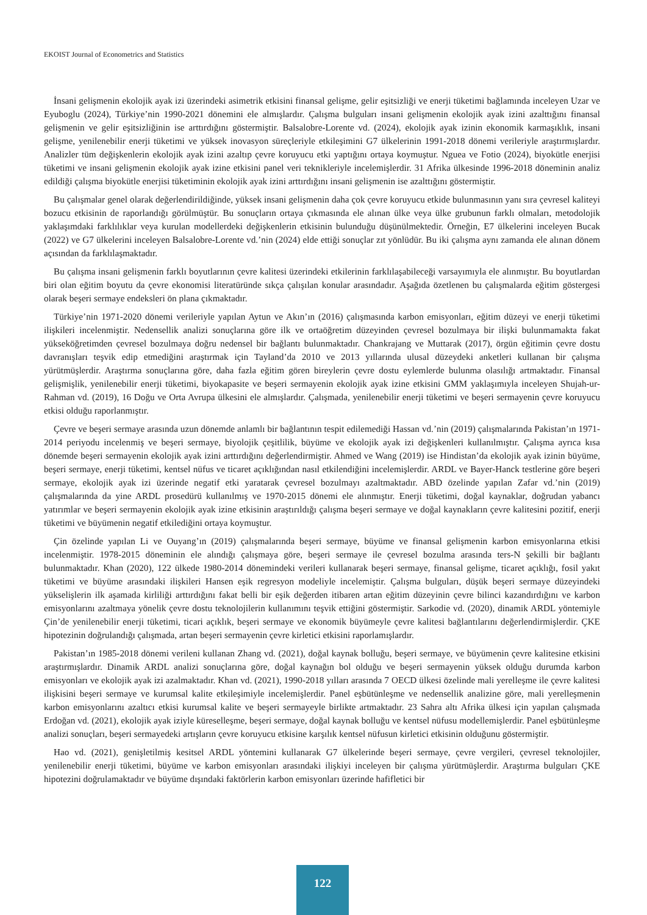EKOIST Journal of Econometrics and Statistics
İnsani gelişmenin ekolojik ayak izi üzerindeki asimetrik etkisini finansal gelişme, gelir eşitsizliği ve enerji tüketimi bağlamında inceleyen Uzar ve Eyuboglu (2024), Türkiye’nin 1990-2021 dönemini ele almışlardır. Çalışma bulguları insani gelişmenin ekolojik ayak izini azalttığını finansal gelişmenin ve gelir eşitsizliğinin ise arttırdığını göstermiştir. Balsalobre-Lorente vd. (2024), ekolojik ayak izinin ekonomik karmaşıklık, insani gelişme, yenilenebilir enerji tüketimi ve yüksek inovasyon süreçleriyle etkileşimini G7 ülkelerinin 1991-2018 dönemi verileriyle araştırmışlardır. Analizler tüm değişkenlerin ekolojik ayak izini azaltıp çevre koruyucu etki yaptığını ortaya koymuştur. Nguea ve Fotio (2024), biyokütle enerjisi tüketimi ve insani gelişmenin ekolojik ayak izine etkisini panel veri teknikleriyle incelemişlerdir. 31 Afrika ülkesinde 1996-2018 döneminin analiz edildiği çalışma biyokütle enerjisi tüketiminin ekolojik ayak izini arttırdığını insani gelişmenin ise azalttığını göstermiştir.
Bu çalışmalar genel olarak değerlendirildiğinde, yüksek insani gelişmenin daha çok çevre koruyucu etkide bulunmasının yanı sıra çevresel kaliteyi bozucu etkisinin de raporlandığı görülmüştür. Bu sonuçların ortaya çıkmasında ele alınan ülke veya ülke grubunun farklı olmaları, metodolojik yaklaşımdaki farklılıklar veya kurulan modellerdeki değişkenlerin etkisinin bulunduğu düşünülmektedir. Örneğin, E7 ülkelerini inceleyen Bucak (2022) ve G7 ülkelerini inceleyen Balsalobre-Lorente vd.’nin (2024) elde ettiği sonuçlar zıt yönlüdür. Bu iki çalışma aynı zamanda ele alınan dönem açısından da farklılaşmaktadır.
Bu çalışma insani gelişmenin farklı boyutlarının çevre kalitesi üzerindeki etkilerinin farklılaşabileceği varsayımıyla ele alınmıştır. Bu boyutlardan biri olan eğitim boyutu da çevre ekonomisi literatüründe sıkça çalışılan konular arasındadır. Aşağıda özetlenen bu çalışmalarda eğitim göstergesi olarak beşeri sermaye endeksleri ön plana çıkmaktadır.
Türkiye’nin 1971-2020 dönemi verileriyle yapılan Aytun ve Akın’ın (2016) çalışmasında karbon emisyonları, eğitim düzeyi ve enerji tüketimi ilişkileri incelenmiştir. Nedensellik analizi sonuçlarına göre ilk ve ortaöğretim düzeyinden çevresel bozulmaya bir ilişki bulunmamakta fakat yükseköğretimden çevresel bozulmaya doğru nedensel bir bağlantı bulunmaktadır. Chankrajang ve Muttarak (2017), örgün eğitimin çevre dostu davranışları teşvik edip etmediğini araştırmak için Tayland’da 2010 ve 2013 yıllarında ulusal düzeydeki anketleri kullanan bir çalışma yürütmüşlerdir. Araştırma sonuçlarına göre, daha fazla eğitim gören bireylerin çevre dostu eylemlerde bulunma olasılığı artmaktadır. Finansal gelişmişlik, yenilenebilir enerji tüketimi, biyokapasite ve beşeri sermayenin ekolojik ayak izine etkisini GMM yaklaşımıyla inceleyen Shujah-ur-Rahman vd. (2019), 16 Doğu ve Orta Avrupa ülkesini ele almışlardır. Çalışmada, yenilenebilir enerji tüketimi ve beşeri sermayenin çevre koruyucu etkisi olduğu raporlanmıştır.
Çevre ve beşeri sermaye arasında uzun dönemde anlamlı bir bağlantının tespit edilemediği Hassan vd.’nin (2019) çalışmalarında Pakistan’ın 1971-2014 periyodu incelenmiş ve beşeri sermaye, biyolojik çeşitlilik, büyüme ve ekolojik ayak izi değişkenleri kullanılmıştır. Çalışma ayrıca kısa dönemde beşeri sermayenin ekolojik ayak izini arttırdığını değerlendirmiştir. Ahmed ve Wang (2019) ise Hindistan’da ekolojik ayak izinin büyüme, beşeri sermaye, enerji tüketimi, kentsel nüfus ve ticaret açıklığından nasıl etkilendiğini incelemişlerdir. ARDL ve Bayer-Hanck testlerine göre beşeri sermaye, ekolojik ayak izi üzerinde negatif etki yaratarak çevresel bozulmayı azaltmaktadır. ABD özelinde yapılan Zafar vd.’nin (2019) çalışmalarında da yine ARDL prosedürü kullanılmış ve 1970-2015 dönemi ele alınmıştır. Enerji tüketimi, doğal kaynaklar, doğrudan yabancı yatırımlar ve beşeri sermayenin ekolojik ayak izine etkisinin araştırıldığı çalışma beşeri sermaye ve doğal kaynakların çevre kalitesini pozitif, enerji tüketimi ve büyümenin negatif etkilediğini ortaya koymuştur.
Çin özelinde yapılan Li ve Ouyang’ın (2019) çalışmalarında beşeri sermaye, büyüme ve finansal gelişmenin karbon emisyonlarına etkisi incelenmiştir. 1978-2015 döneminin ele alındığı çalışmaya göre, beşeri sermaye ile çevresel bozulma arasında ters-N şekilli bir bağlantı bulunmaktadır. Khan (2020), 122 ülkede 1980-2014 dönemindeki verileri kullanarak beşeri sermaye, finansal gelişme, ticaret açıklığı, fosil yakıt tüketimi ve büyüme arasındaki ilişkileri Hansen eşik regresyon modeliyle incelemiştir. Çalışma bulguları, düşük beşeri sermaye düzeyindeki yükselişlerin ilk aşamada kirliliği arttırdığını fakat belli bir eşik değerden itibaren artan eğitim düzeyinin çevre bilinci kazandırdığını ve karbon emisyonlarını azaltmaya yönelik çevre dostu teknolojilerin kullanımını teşvik ettiğini göstermiştir. Sarkodie vd. (2020), dinamik ARDL yöntemiyle Çin’de yenilenebilir enerji tüketimi, ticari açıklık, beşeri sermaye ve ekonomik büyümeyle çevre kalitesi bağlantılarını değerlendirmişlerdir. ÇKE hipotezinin doğrulandığı çalışmada, artan beşeri sermayenin çevre kirletici etkisini raporlamışlardır.
Pakistan’ın 1985-2018 dönemi verileni kullanan Zhang vd. (2021), doğal kaynak bolluğu, beşeri sermaye, ve büyümenin çevre kalitesine etkisini araştırmışlardır. Dinamik ARDL analizi sonuçlarına göre, doğal kaynağın bol olduğu ve beşeri sermayenin yüksek olduğu durumda karbon emisyonları ve ekolojik ayak izi azalmaktadır. Khan vd. (2021), 1990-2018 yılları arasında 7 OECD ülkesi özelinde mali yerelleşme ile çevre kalitesi ilişkisini beşeri sermaye ve kurumsal kalite etkileşimiyle incelemişlerdir. Panel eşbütünleşme ve nedensellik analizine göre, mali yerelleşmenin karbon emisyonlarını azaltıcı etkisi kurumsal kalite ve beşeri sermayeyle birlikte artmaktadır. 23 Sahra altı Afrika ülkesi için yapılan çalışmada Erdoğan vd. (2021), ekolojik ayak iziyle küreselleşme, beşeri sermaye, doğal kaynak bolluğu ve kentsel nüfusu modellemişlerdir. Panel eşbütünleşme analizi sonuçları, beşeri sermayedeki artışların çevre koruyucu etkisine karşılık kentsel nüfusun kirletici etkisinin olduğunu göstermiştir.
Hao vd. (2021), genişletilmiş kesitsel ARDL yöntemini kullanarak G7 ülkelerinde beşeri sermaye, çevre vergileri, çevresel teknolojiler, yenilenebilir enerji tüketimi, büyüme ve karbon emisyonları arasındaki ilişkiyi inceleyen bir çalışma yürütmüşlerdir. Araştırma bulguları ÇKE hipotezini doğrulamaktadır ve büyüme dışındaki faktörlerin karbon emisyonları üzerinde hafifletici bir
122